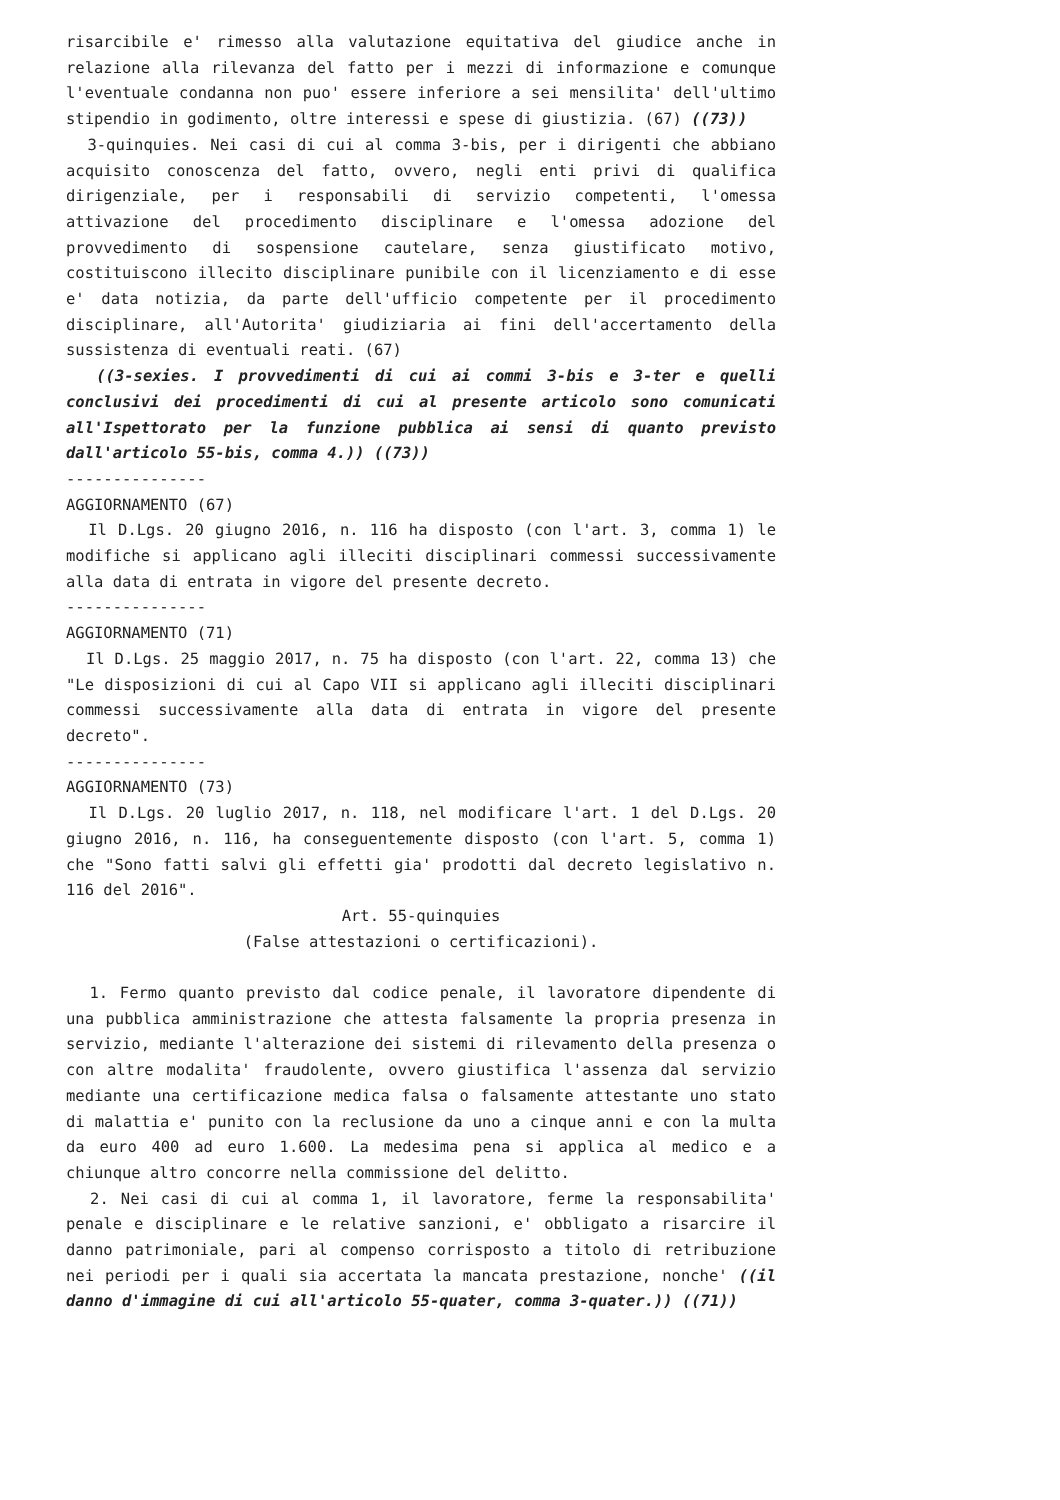risarcibile e' rimesso alla valutazione equitativa del giudice anche in relazione alla rilevanza del fatto per i mezzi di informazione e comunque l'eventuale condanna non puo' essere inferiore a sei mensilita' dell'ultimo stipendio in godimento, oltre interessi e spese di giustizia. (67) ((73))
3-quinquies. Nei casi di cui al comma 3-bis, per i dirigenti che abbiano acquisito conoscenza del fatto, ovvero, negli enti privi di qualifica dirigenziale, per i responsabili di servizio competenti, l'omessa attivazione del procedimento disciplinare e l'omessa adozione del provvedimento di sospensione cautelare, senza giustificato motivo, costituiscono illecito disciplinare punibile con il licenziamento e di esse e' data notizia, da parte dell'ufficio competente per il procedimento disciplinare, all'Autorita' giudiziaria ai fini dell'accertamento della sussistenza di eventuali reati. (67)
((3-sexies. I provvedimenti di cui ai commi 3-bis e 3-ter e quelli conclusivi dei procedimenti di cui al presente articolo sono comunicati all'Ispettorato per la funzione pubblica ai sensi di quanto previsto dall'articolo 55-bis, comma 4.)) ((73))
---------------
AGGIORNAMENTO (67)
Il D.Lgs. 20 giugno 2016, n. 116 ha disposto (con l'art. 3, comma 1) le modifiche si applicano agli illeciti disciplinari commessi successivamente alla data di entrata in vigore del presente decreto.
---------------
AGGIORNAMENTO (71)
Il D.Lgs. 25 maggio 2017, n. 75 ha disposto (con l'art. 22, comma 13) che "Le disposizioni di cui al Capo VII si applicano agli illeciti disciplinari commessi successivamente alla data di entrata in vigore del presente decreto".
---------------
AGGIORNAMENTO (73)
Il D.Lgs. 20 luglio 2017, n. 118, nel modificare l'art. 1 del D.Lgs. 20 giugno 2016, n. 116, ha conseguentemente disposto (con l'art. 5, comma 1) che "Sono fatti salvi gli effetti gia' prodotti dal decreto legislativo n. 116 del 2016".
Art. 55-quinquies
(False attestazioni o certificazioni).
1. Fermo quanto previsto dal codice penale, il lavoratore dipendente di una pubblica amministrazione che attesta falsamente la propria presenza in servizio, mediante l'alterazione dei sistemi di rilevamento della presenza o con altre modalita' fraudolente, ovvero giustifica l'assenza dal servizio mediante una certificazione medica falsa o falsamente attestante uno stato di malattia e' punito con la reclusione da uno a cinque anni e con la multa da euro 400 ad euro 1.600. La medesima pena si applica al medico e a chiunque altro concorre nella commissione del delitto.
2. Nei casi di cui al comma 1, il lavoratore, ferme la responsabilita' penale e disciplinare e le relative sanzioni, e' obbligato a risarcire il danno patrimoniale, pari al compenso corrisposto a titolo di retribuzione nei periodi per i quali sia accertata la mancata prestazione, nonche' ((il danno d'immagine di cui all'articolo 55-quater, comma 3-quater.)) ((71))